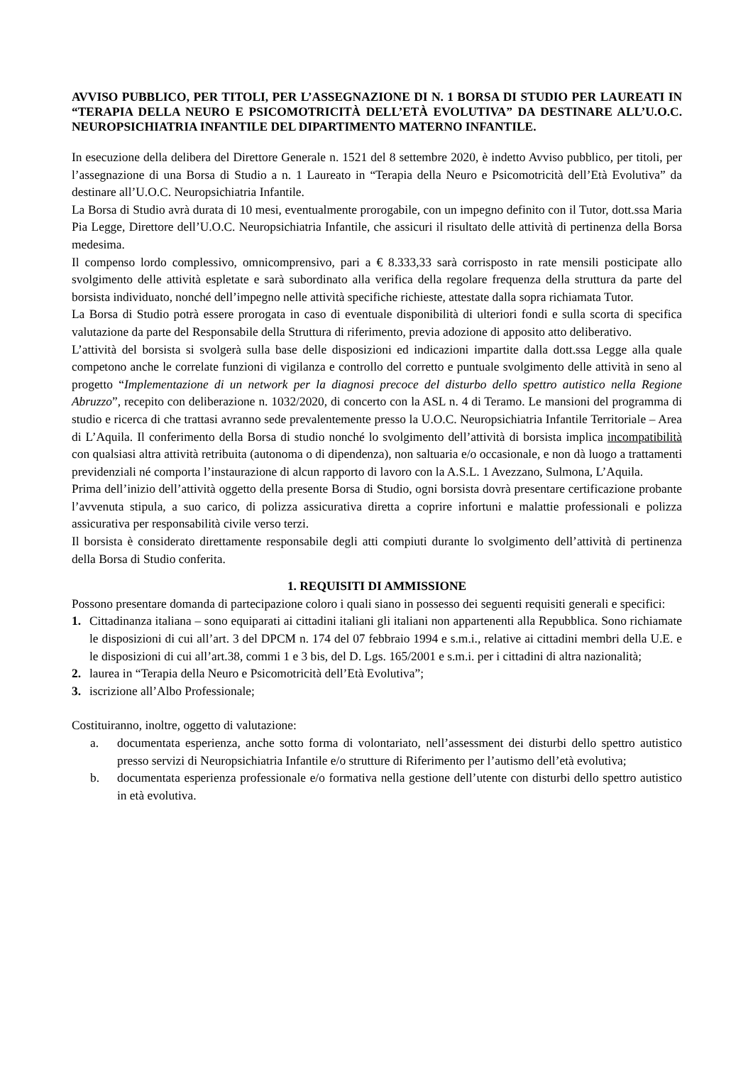AVVISO PUBBLICO, PER TITOLI, PER L’ASSEGNAZIONE DI N. 1 BORSA DI STUDIO PER LAUREATI IN “TERAPIA DELLA NEURO E PSICOMOTRICITÀ DELL’ETÀ EVOLUTIVA” DA DESTINARE ALL’U.O.C. NEUROPSICHIATRIA INFANTILE DEL DIPARTIMENTO MATERNO INFANTILE.
In esecuzione della delibera del Direttore Generale n. 1521 del 8 settembre 2020, è indetto Avviso pubblico, per titoli, per l’assegnazione di una Borsa di Studio a n. 1 Laureato in “Terapia della Neuro e Psicomotricità dell’Età Evolutiva” da destinare all’U.O.C. Neuropsichiatria Infantile.
La Borsa di Studio avrà durata di 10 mesi, eventualmente prorogabile, con un impegno definito con il Tutor, dott.ssa Maria Pia Legge, Direttore dell’U.O.C. Neuropsichiatria Infantile, che assicuri il risultato delle attività di pertinenza della Borsa medesima.
Il compenso lordo complessivo, omnicomprensivo, pari a € 8.333,33 sarà corrisposto in rate mensili posticipate allo svolgimento delle attività espletate e sarà subordinato alla verifica della regolare frequenza della struttura da parte del borsista individuato, nonché dell’impegno nelle attività specifiche richieste, attestate dalla sopra richiamata Tutor.
La Borsa di Studio potrà essere prorogata in caso di eventuale disponibilità di ulteriori fondi e sulla scorta di specifica valutazione da parte del Responsabile della Struttura di riferimento, previa adozione di apposito atto deliberativo.
L’attività del borsista si svolgerà sulla base delle disposizioni ed indicazioni impartite dalla dott.ssa Legge alla quale competono anche le correlate funzioni di vigilanza e controllo del corretto e puntuale svolgimento delle attività in seno al progetto “Implementazione di un network per la diagnosi precoce del disturbo dello spettro autistico nella Regione Abruzzo”, recepito con deliberazione n. 1032/2020, di concerto con la ASL n. 4 di Teramo. Le mansioni del programma di studio e ricerca di che trattasi avranno sede prevalentemente presso la U.O.C. Neuropsichiatria Infantile Territoriale – Area di L’Aquila. Il conferimento della Borsa di studio nonché lo svolgimento dell’attività di borsista implica incompatibilità con qualsiasi altra attività retribuita (autonoma o di dipendenza), non saltuaria e/o occasionale, e non dà luogo a trattamenti previdenziali né comporta l’instaurazione di alcun rapporto di lavoro con la A.S.L. 1 Avezzano, Sulmona, L’Aquila.
Prima dell’inizio dell’attività oggetto della presente Borsa di Studio, ogni borsista dovrà presentare certificazione probante l’avvenuta stipula, a suo carico, di polizza assicurativa diretta a coprire infortuni e malattie professionali e polizza assicurativa per responsabilità civile verso terzi.
Il borsista è considerato direttamente responsabile degli atti compiuti durante lo svolgimento dell’attività di pertinenza della Borsa di Studio conferita.
1. REQUISITI DI AMMISSIONE
Possono presentare domanda di partecipazione coloro i quali siano in possesso dei seguenti requisiti generali e specifici:
1. Cittadinanza italiana – sono equiparati ai cittadini italiani gli italiani non appartenenti alla Repubblica. Sono richiamate le disposizioni di cui all’art. 3 del DPCM n. 174 del 07 febbraio 1994 e s.m.i., relative ai cittadini membri della U.E. e le disposizioni di cui all’art.38, commi 1 e 3 bis, del D. Lgs. 165/2001 e s.m.i. per i cittadini di altra nazionalità;
2. laurea in “Terapia della Neuro e Psicomotricità dell’Età Evolutiva”;
3. iscrizione all’Albo Professionale;
Costituiranno, inoltre, oggetto di valutazione:
a. documentata esperienza, anche sotto forma di volontariato, nell’assessment dei disturbi dello spettro autistico presso servizi di Neuropsichiatria Infantile e/o strutture di Riferimento per l’autismo dell’età evolutiva;
b. documentata esperienza professionale e/o formativa nella gestione dell’utente con disturbi dello spettro autistico in età evolutiva.